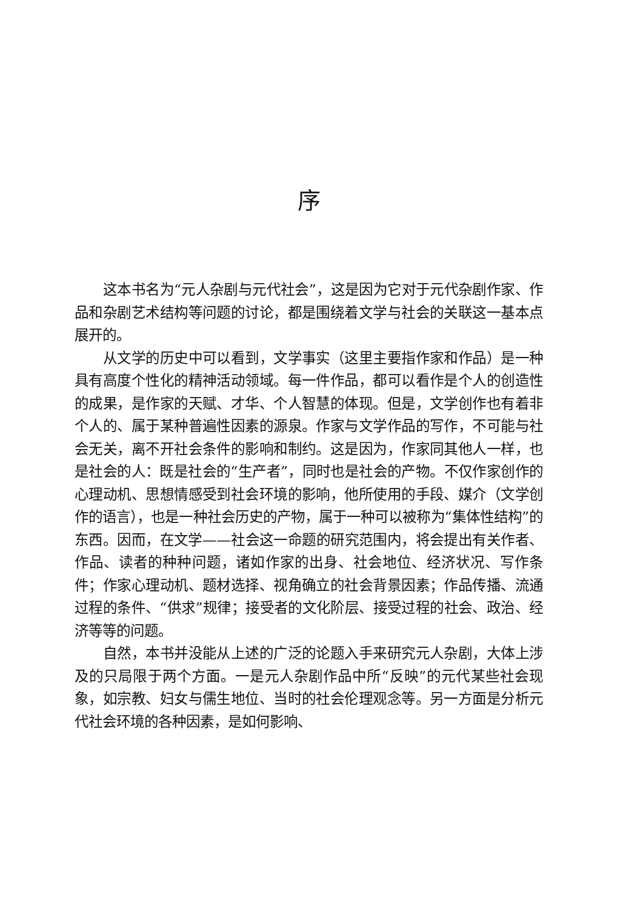序
这本书名为“元人杂剧与元代社会”，这是因为它对于元代杂剧作家、作品和杂剧艺术结构等问题的讨论，都是围绕着文学与社会的关联这一基本点展开的。
从文学的历史中可以看到，文学事实（这里主要指作家和作品）是一种具有高度个性化的精神活动领域。每一件作品，都可以看作是个人的创造性的成果，是作家的天赋、才华、个人智慧的体现。但是，文学创作也有着非个人的、属于某种普遍性因素的源泉。作家与文学作品的写作，不可能与社会无关，离不开社会条件的影响和制约。这是因为，作家同其他人一样，也是社会的人：既是社会的“生产者”，同时也是社会的产物。不仅作家创作的心理动机、思想情感受到社会环境的影响，他所使用的手段、媒介（文学创作的语言），也是一种社会历史的产物，属于一种可以被称为“集体性结构”的东西。因而，在文学——社会这一命题的研究范围内，将会提出有关作者、作品、读者的种种问题，诸如作家的出身、社会地位、经济状况、写作条件；作家心理动机、题材选择、视角确立的社会背景因素；作品传播、流通过程的条件、“供求”规律；接受者的文化阶层、接受过程的社会、政治、经济等等的问题。
自然，本书并没能从上述的广泛的论题入手来研究元人杂剧，大体上涉及的只局限于两个方面。一是元人杂剧作品中所“反映”的元代某些社会现象，如宗教、妇女与儒生地位、当时的社会伦理观念等。另一方面是分析元代社会环境的各种因素，是如何影响、